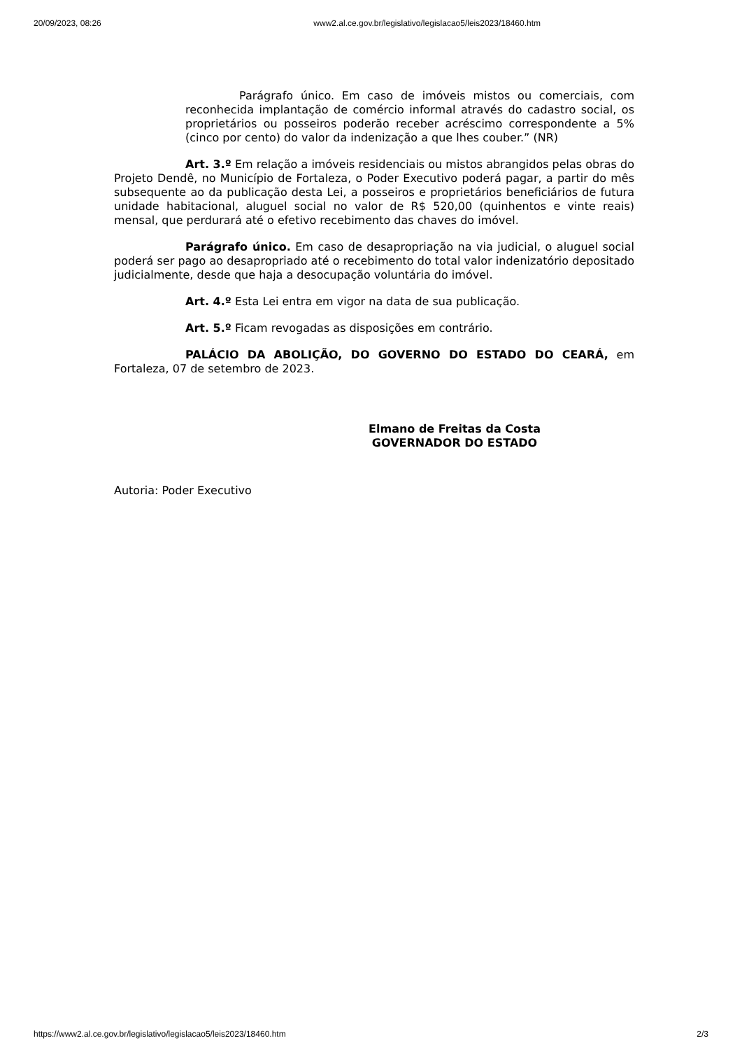20/09/2023, 08:26 www2.al.ce.gov.br/legislativo/legislacao5/leis2023/18460.htm
Parágrafo único. Em caso de imóveis mistos ou comerciais, com reconhecida implantação de comércio informal através do cadastro social, os proprietários ou posseiros poderão receber acréscimo correspondente a 5% (cinco por cento) do valor da indenização a que lhes couber.” (NR)
Art. 3.º Em relação a imóveis residenciais ou mistos abrangidos pelas obras do Projeto Dendê, no Município de Fortaleza, o Poder Executivo poderá pagar, a partir do mês subsequente ao da publicação desta Lei, a posseiros e proprietários beneficiários de futura unidade habitacional, aluguel social no valor de R$ 520,00 (quinhentos e vinte reais) mensal, que perdurará até o efetivo recebimento das chaves do imóvel.
Parágrafo único. Em caso de desapropriação na via judicial, o aluguel social poderá ser pago ao desapropriado até o recebimento do total valor indenizatório depositado judicialmente, desde que haja a desocupação voluntária do imóvel.
Art. 4.º Esta Lei entra em vigor na data de sua publicação.
Art. 5.º Ficam revogadas as disposições em contrário.
PALÁCIO DA ABOLIÇÃO, DO GOVERNO DO ESTADO DO CEARÁ, em Fortaleza, 07 de setembro de 2023.
Elmano de Freitas da Costa
GOVERNADOR DO ESTADO
Autoria: Poder Executivo
https://www2.al.ce.gov.br/legislativo/legislacao5/leis2023/18460.htm 2/3